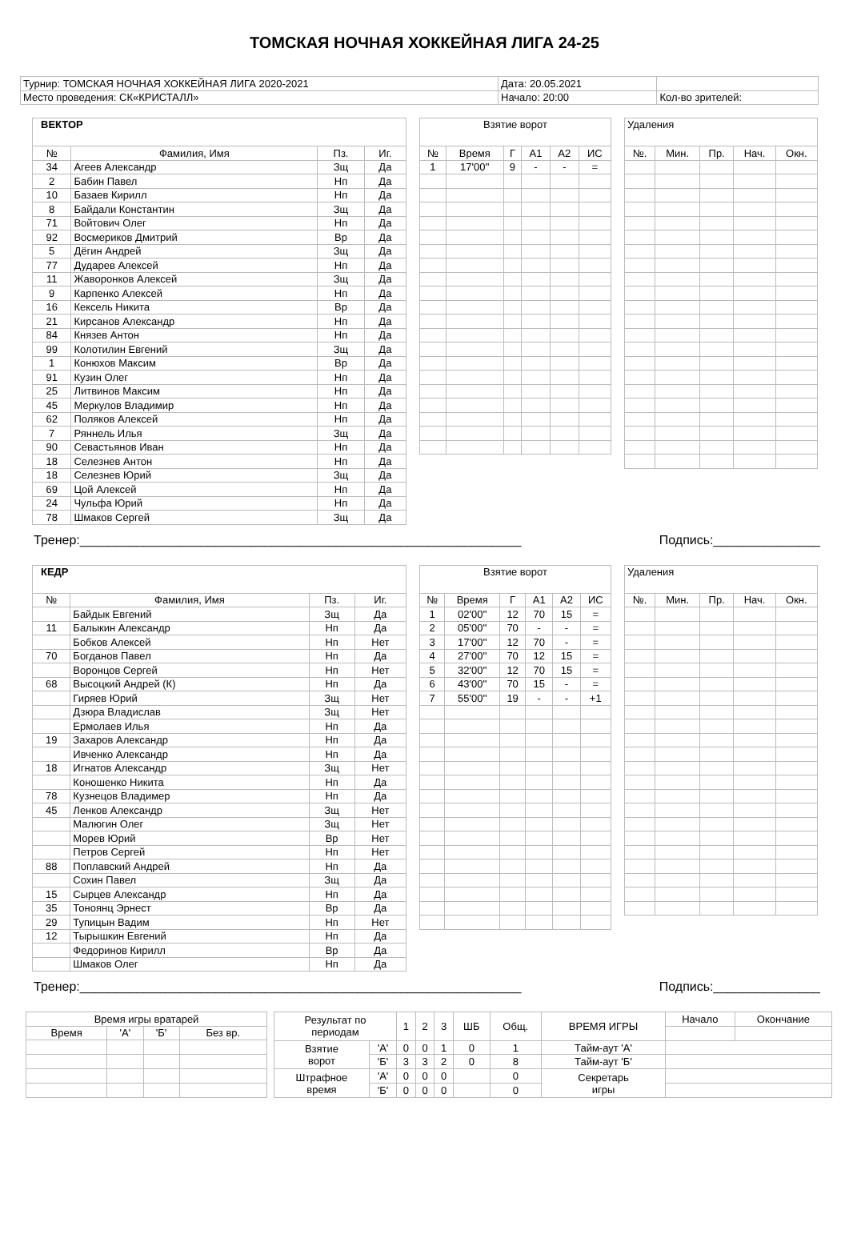ТОМСКАЯ НОЧНАЯ ХОККЕЙНАЯ ЛИГА 24-25
| Турнир: ТОМСКАЯ НОЧНАЯ ХОККЕЙНАЯ ЛИГА 2020-2021 | Дата: 20.05.2021 | |
| Место проведения: СК«КРИСТАЛЛ» | Начало: 20:00 | Кол-во зрителей: |
| ВЕКТОР | | | |
| № | Фамилия, Имя | Пз. | Иг. |
| 34 | Агеев Александр | Зщ | Да |
| 2 | Бабин Павел | Нп | Да |
| 10 | Базаев Кирилл | Нп | Да |
| 8 | Байдали Константин | Зщ | Да |
| 71 | Войтович Олег | Нп | Да |
| 92 | Восмериков Дмитрий | Вр | Да |
| 5 | Дёгин Андрей | Зщ | Да |
| 77 | Дударев Алексей | Нп | Да |
| 11 | Жаворонков Алексей | Зщ | Да |
| 9 | Карпенко Алексей | Нп | Да |
| 16 | Кексель Никита | Вр | Да |
| 21 | Кирсанов Александр | Нп | Да |
| 84 | Князев Антон | Нп | Да |
| 99 | Колотилин Евгений | Зщ | Да |
| 1 | Конюхов Максим | Вр | Да |
| 91 | Кузин Олег | Нп | Да |
| 25 | Литвинов Максим | Нп | Да |
| 45 | Меркулов Владимир | Нп | Да |
| 62 | Поляков Алексей | Нп | Да |
| 7 | Ряннель Илья | Зщ | Да |
| 90 | Севастьянов Иван | Нп | Да |
| 18 | Селезнев Антон | Нп | Да |
| 18 | Селезнев Юрий | Зщ | Да |
| 69 | Цой Алексей | Нп | Да |
| 24 | Чульфа Юрий | Нп | Да |
| 78 | Шмаков Сергей | Зщ | Да |
| Взятие ворот | | | | | |
| № | Время | Г | А1 | А2 | ИС |
| 1 | 17'00'' | 9 | - | - | = |
| Удаления | | | | |
| №. | Мин. | Пр. | Нач. | Окн. |
Тренер:______________________________________________________________ Подпись:_______________
| КЕДР | | | |
| № | Фамилия, Имя | Пз. | Иг. |
| | Байдык Евгений | Зщ | Да |
| 11 | Балыкин Александр | Нп | Да |
| | Бобков Алексей | Нп | Нет |
| 70 | Богданов Павел | Нп | Да |
| | Воронцов Сергей | Нп | Нет |
| 68 | Высоцкий Андрей (К) | Нп | Да |
| | Гиряев Юрий | Зщ | Нет |
| | Дзюра Владислав | Зщ | Нет |
| | Ермолаев Илья | Нп | Да |
| 19 | Захаров Александр | Нп | Да |
| | Ивченко Александр | Нп | Да |
| 18 | Игнатов Александр | Зщ | Нет |
| | Коношенко Никита | Нп | Да |
| 78 | Кузнецов Владимер | Нп | Да |
| 45 | Ленков Александр | Зщ | Нет |
| | Малюгин Олег | Зщ | Нет |
| | Морев Юрий | Вр | Нет |
| | Петров Сергей | Нп | Нет |
| 88 | Поплавский Андрей | Нп | Да |
| | Сохин Павел | Зщ | Да |
| 15 | Сырцев Александр | Нп | Да |
| 35 | Тоноянц Эрнест | Вр | Да |
| 29 | Тупицын Вадим | Нп | Нет |
| 12 | Тырышкин Евгений | Нп | Да |
| | Федоринов Кирилл | Вр | Да |
| | Шмаков Олег | Нп | Да |
| Взятие ворот | | | | | |
| № | Время | Г | А1 | А2 | ИС |
| 1 | 02'00'' | 12 | 70 | 15 | = |
| 2 | 05'00'' | 70 | - | - | = |
| 3 | 17'00'' | 12 | 70 | - | = |
| 4 | 27'00'' | 70 | 12 | 15 | = |
| 5 | 32'00'' | 12 | 70 | 15 | = |
| 6 | 43'00'' | 70 | 15 | - | = |
| 7 | 55'00'' | 19 | - | - | +1 |
| Удаления | | | | |
| №. | Мин. | Пр. | Нач. | Окн. |
Тренер:______________________________________________________________ Подпись:_______________
| Время игры вратарей | | | |
| Время | 'А' | 'Б' | Без вр. |
| Результат по периодам | | 1 | 2 | 3 | ШБ | Общ. | ВРЕМЯ ИГРЫ | Начало | Окончание |
| Взятие ворот | 'А' | 0 | 0 | 1 | 0 | 1 | Тайм-аут 'А' | | |
| | 'Б' | 3 | 3 | 2 | 0 | 8 | Тайм-аут 'Б' | | |
| Штрафное время | 'А' | 0 | 0 | 0 | | 0 | Секретарь игры | | |
| | 'Б' | 0 | 0 | 0 | | 0 | | | |